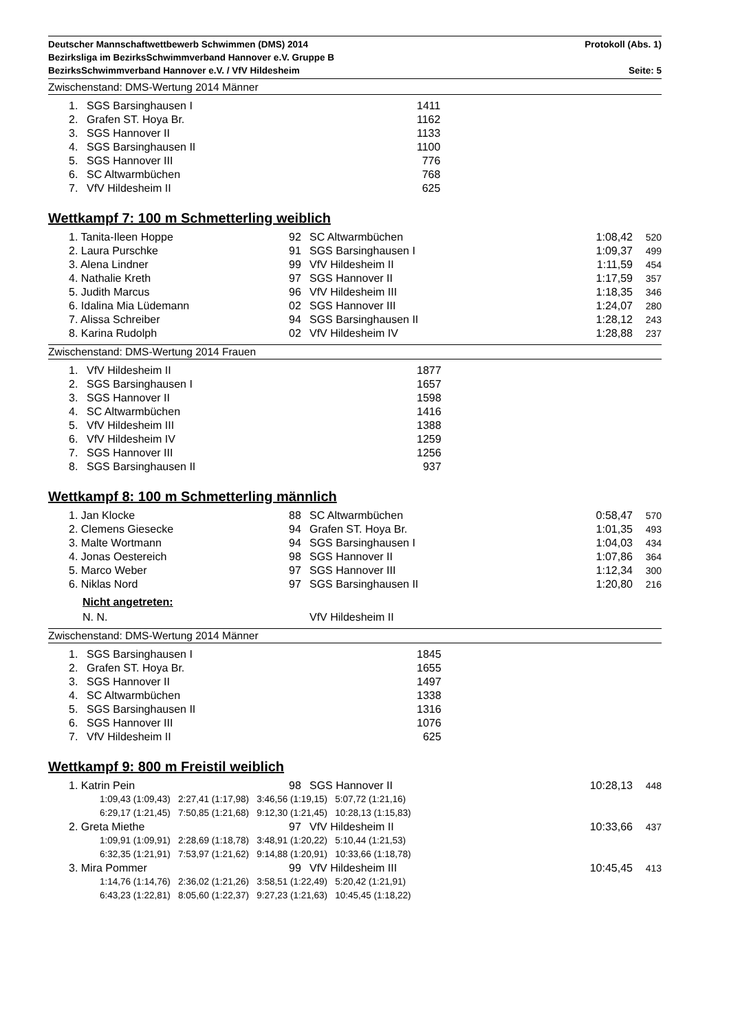Deutscher Mannschaftwettbewerb Schwimmen (DMS) 2014 Protokoll (Abs. 1)
Bezirksliga im BezirksSchwimmverband Hannover e.V. Gruppe B
BezirksSchwimmverband Hannover e.V. / VfV Hildesheim Seite: 5
Zwischenstand: DMS-Wertung 2014 Männer
| 1. | SGS Barsinghausen I | 1411 |
| 2. | Grafen ST. Hoya Br. | 1162 |
| 3. | SGS Hannover II | 1133 |
| 4. | SGS Barsinghausen II | 1100 |
| 5. | SGS Hannover III | 776 |
| 6. | SC Altwarmbüchen | 768 |
| 7. | VfV Hildesheim II | 625 |
Wettkampf 7: 100 m Schmetterling weiblich
| | 1. Tanita-Ileen Hoppe | 92 | SC Altwarmbüchen | 1:08,42 | 520 |
| | 2. Laura Purschke | 91 | SGS Barsinghausen I | 1:09,37 | 499 |
| | 3. Alena Lindner | 99 | VfV Hildesheim II | 1:11,59 | 454 |
| | 4. Nathalie Kreth | 97 | SGS Hannover II | 1:17,59 | 357 |
| | 5. Judith Marcus | 96 | VfV Hildesheim III | 1:18,35 | 346 |
| | 6. Idalina Mia Lüdemann | 02 | SGS Hannover III | 1:24,07 | 280 |
| | 7. Alissa Schreiber | 94 | SGS Barsinghausen II | 1:28,12 | 243 |
| | 8. Karina Rudolph | 02 | VfV Hildesheim IV | 1:28,88 | 237 |
Zwischenstand: DMS-Wertung 2014 Frauen
| 1. | VfV Hildesheim II | 1877 |
| 2. | SGS Barsinghausen I | 1657 |
| 3. | SGS Hannover II | 1598 |
| 4. | SC Altwarmbüchen | 1416 |
| 5. | VfV Hildesheim III | 1388 |
| 6. | VfV Hildesheim IV | 1259 |
| 7. | SGS Hannover III | 1256 |
| 8. | SGS Barsinghausen II | 937 |
Wettkampf 8: 100 m Schmetterling männlich
| | 1. Jan Klocke | 88 | SC Altwarmbüchen | 0:58,47 | 570 |
| | 2. Clemens Giesecke | 94 | Grafen ST. Hoya Br. | 1:01,35 | 493 |
| | 3. Malte Wortmann | 94 | SGS Barsinghausen I | 1:04,03 | 434 |
| | 4. Jonas Oestereich | 98 | SGS Hannover II | 1:07,86 | 364 |
| | 5. Marco Weber | 97 | SGS Hannover III | 1:12,34 | 300 |
| | 6. Niklas Nord | 97 | SGS Barsinghausen II | 1:20,80 | 216 |
| | Nicht angetreten: | | | | |
| | N. N. | | VfV Hildesheim II | | |
Zwischenstand: DMS-Wertung 2014 Männer
| 1. | SGS Barsinghausen I | 1845 |
| 2. | Grafen ST. Hoya Br. | 1655 |
| 3. | SGS Hannover II | 1497 |
| 4. | SC Altwarmbüchen | 1338 |
| 5. | SGS Barsinghausen II | 1316 |
| 6. | SGS Hannover III | 1076 |
| 7. | VfV Hildesheim II | 625 |
Wettkampf 9: 800 m Freistil weiblich
| | 1. Katrin Pein | 98 | SGS Hannover II | 10:28,13 | 448 |
| | 1:09,43 (1:09,43) 2:27,41 (1:17,98) 3:46,56 (1:19,15) 5:07,72 (1:21,16) 6:29,17 (1:21,45) 7:50,85 (1:21,68) 9:12,30 (1:21,45) 10:28,13 (1:15,83) | | | | |
| | 2. Greta Miethe | 97 | VfV Hildesheim II | 10:33,66 | 437 |
| | 1:09,91 (1:09,91) 2:28,69 (1:18,78) 3:48,91 (1:20,22) 5:10,44 (1:21,53) 6:32,35 (1:21,91) 7:53,97 (1:21,62) 9:14,88 (1:20,91) 10:33,66 (1:18,78) | | | | |
| | 3. Mira Pommer | 99 | VfV Hildesheim III | 10:45,45 | 413 |
| | 1:14,76 (1:14,76) 2:36,02 (1:21,26) 3:58,51 (1:22,49) 5:20,42 (1:21,91) 6:43,23 (1:22,81) 8:05,60 (1:22,37) 9:27,23 (1:21,63) 10:45,45 (1:18,22) | | | | |